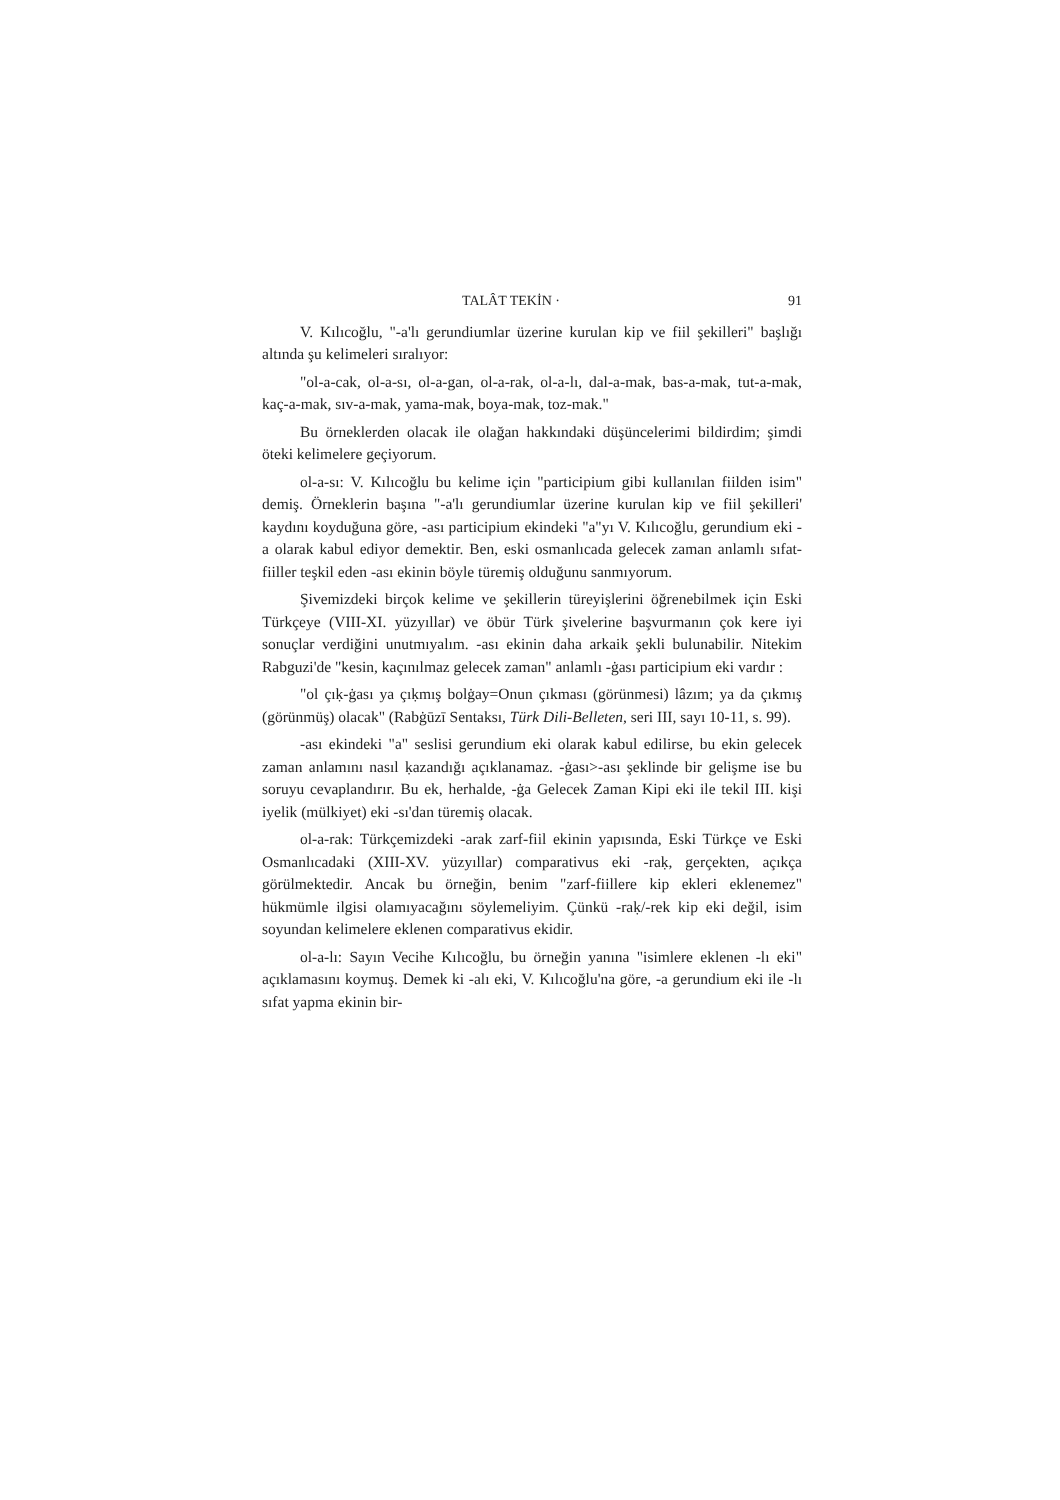TALÂT TEKİN · 91
V. Kılıcoğlu, "-a'lı gerundiumlar üzerine kurulan kip ve fiil şekilleri" başlığı altında şu kelimeleri sıralıyor:
"ol-a-cak, ol-a-sı, ol-a-gan, ol-a-rak, ol-a-lı, dal-a-mak, bas-a-mak, tut-a-mak, kaç-a-mak, sıv-a-mak, yama-mak, boya-mak, toz-mak."
Bu örneklerden olacak ile olağan hakkındaki düşüncelerimi bildirdim; şimdi öteki kelimelere geçiyorum.
ol-a-sı: V. Kılıcoğlu bu kelime için "participium gibi kullanılan fiilden isim" demiş. Örneklerin başına "-a'lı gerundiumlar üzerine kurulan kip ve fiil şekilleri' kaydını koyduğuna göre, -ası participium ekindeki "a"yı V. Kılıcoğlu, gerundium eki -a olarak kabul ediyor demektir. Ben, eski osmanlıcada gelecek zaman anlamlı sıfat-fiiller teşkil eden -ası ekinin böyle türemiş olduğunu sanmıyorum.
Şivemizdeki birçok kelime ve şekillerin türeyişlerini öğrenebilmek için Eski Türkçeye (VIII-XI. yüzyıllar) ve öbür Türk şivelerine başvurmanın çok kere iyi sonuçlar verdiğini unutmıyalım. -ası ekinin daha arkaik şekli bulunabilir. Nitekim Rabguzi'de "kesin, kaçınılmaz gelecek zaman" anlamlı -ġası participium eki vardır :
"ol çıḳ-ġası ya çıḳmış bolġay=Onun çıkması (görünmesi) lâzım; ya da çıkmış (görünmüş) olacak" (Rabġūzī Sentaksı, Türk Dili-Belleten, seri III, sayı 10-11, s. 99).
-ası ekindeki "a" seslisi gerundium eki olarak kabul edilirse, bu ekin gelecek zaman anlamını nasıl ḳazandığı açıklanamaz. -ġası>-ası şeklinde bir gelişme ise bu soruyu cevaplandırır. Bu ek, herhalde, -ġa Gelecek Zaman Kipi eki ile tekil III. kişi iyelik (mülkiyet) eki -sı'dan türemiş olacak.
ol-a-rak: Türkçemizdeki -arak zarf-fiil ekinin yapısında, Eski Türkçe ve Eski Osmanlıcadaki (XIII-XV. yüzyıllar) comparativus eki -raḳ, gerçekten, açıkça görülmektedir. Ancak bu örneğin, benim "zarf-fiillere kip ekleri eklenemez" hükmümle ilgisi olamıyacağını söylemeliyim. Çünkü -raḳ/-rek kip eki değil, isim soyundan kelimelere eklenen comparativus ekidir.
ol-a-lı: Sayın Vecihe Kılıcoğlu, bu örneğin yanına "isimlere eklenen -lı eki" açıklamasını koymuş. Demek ki -alı eki, V. Kılıcoğlu'na göre, -a gerundium eki ile -lı sıfat yapma ekinin bir-